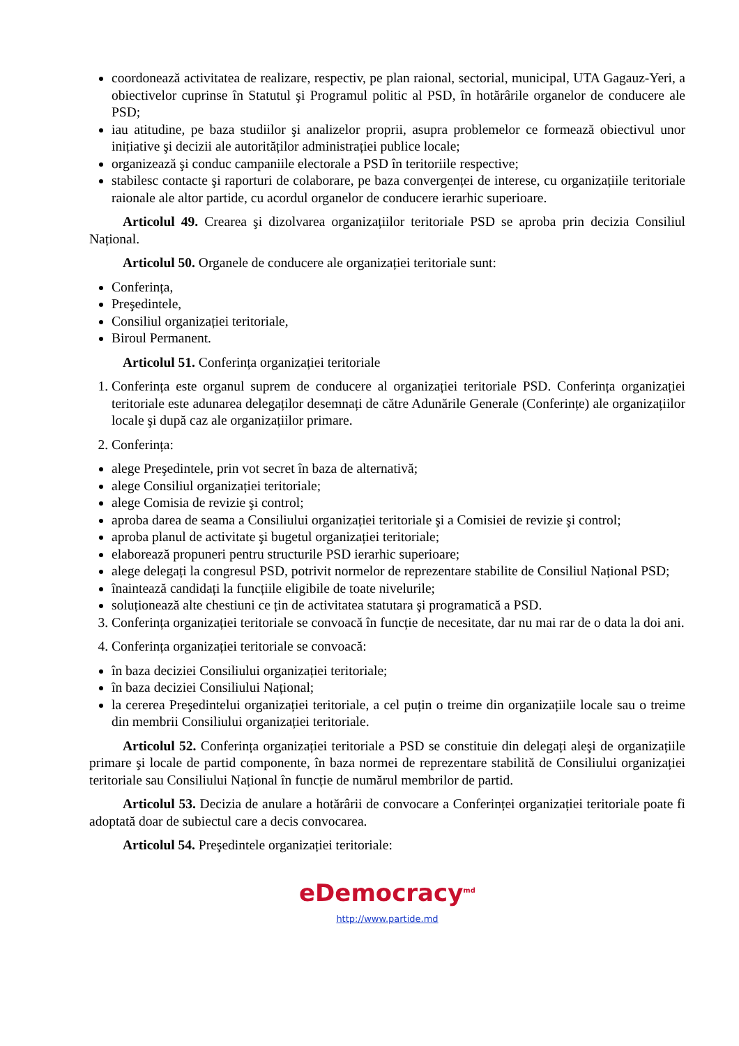coordonează activitatea de realizare, respectiv, pe plan raional, sectorial, municipal, UTA Gagauz-Yeri, a obiectivelor cuprinse în Statutul şi Programul politic al PSD, în hotărârile organelor de conducere ale PSD;
iau atitudine, pe baza studiilor şi analizelor proprii, asupra problemelor ce formează obiectivul unor inițiative şi decizii ale autorităților administrației publice locale;
organizează şi conduc campaniile electorale a PSD în teritoriile respective;
stabilesc contacte şi raporturi de colaborare, pe baza convergenței de interese, cu organizațiile teritoriale raionale ale altor partide, cu acordul organelor de conducere ierarhic superioare.
Articolul 49. Crearea şi dizolvarea organizațiilor teritoriale PSD se aproba prin decizia Consiliul Național.
Articolul 50. Organele de conducere ale organizației teritoriale sunt:
Conferința,
Preşedintele,
Consiliul organizației teritoriale,
Biroul Permanent.
Articolul 51. Conferința organizației teritoriale
1. Conferința este organul suprem de conducere al organizației teritoriale PSD. Conferința organizației teritoriale este adunarea delegaților desemnați de către Adunările Generale (Conferințe) ale organizațiilor locale şi după caz ale organizațiilor primare.
2. Conferința:
alege Preşedintele, prin vot secret în baza de alternativă;
alege Consiliul organizației teritoriale;
alege Comisia de revizie şi control;
aproba darea de seama a Consiliului organizației teritoriale şi a Comisiei de revizie şi control;
aproba planul de activitate şi bugetul organizației teritoriale;
elaborează propuneri pentru structurile PSD ierarhic superioare;
alege delegați la congresul PSD, potrivit normelor de reprezentare stabilite de Consiliul Național PSD;
înaintează candidați la funcțiile eligibile de toate nivelurile;
soluționează alte chestiuni ce țin de activitatea statutara şi programatică a PSD.
3. Conferința organizației teritoriale se convoacă în funcție de necesitate, dar nu mai rar de o data la doi ani.
4. Conferința organizației teritoriale se convoacă:
în baza deciziei Consiliului organizației teritoriale;
în baza deciziei Consiliului Național;
la cererea Preşedintelui organizației teritoriale, a cel puțin o treime din organizațiile locale sau o treime din membrii Consiliului organizației teritoriale.
Articolul 52. Conferința organizației teritoriale a PSD se constituie din delegați aleşi de organizațiile primare şi locale de partid componente, în baza normei de reprezentare stabilită de Consiliului organizației teritoriale sau Consiliului Național în funcție de numărul membrilor de partid.
Articolul 53. Decizia de anulare a hotărârii de convocare a Conferinței organizației teritoriale poate fi adoptată doar de subiectul care a decis convocarea.
Articolul 54. Preşedintele organizației teritoriale:
eDemocracy<sup>md</sup>
http://www.partide.md